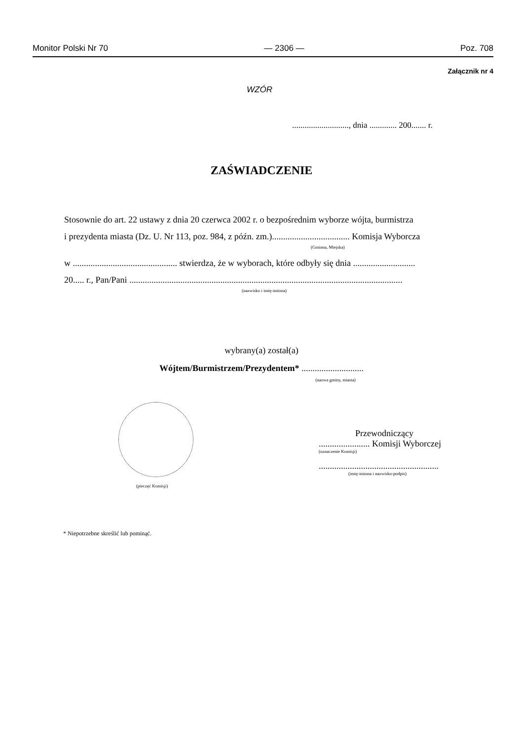Monitor Polski Nr 70 — 2306 — Poz. 708
Załącznik nr 4
WZÓR
..........................., dnia ............. 200....... r.
ZAŚWIADCZENIE
Stosownie do art. 22 ustawy z dnia 20 czerwca 2002 r. o bezpośrednim wyborze wójta, burmistrza
i prezydenta miasta (Dz. U. Nr 113, poz. 984, z późn. zm.)................................... Komisja Wyborcza
(Gminna, Miejska)
w ............................................... stwierdza, że w wyborach, które odbyły się dnia ............................
20..... r., Pan/Pani ...........................................................................................................................
(nazwisko i imię-imiona)
wybrany(a) został(a)
Wójtem/Burmistrzem/Prezydentem* ............................
(nazwa gminy, miasta)
(pieczęć Komisji)
Przewodniczący
....................... Komisji Wyborczej
(oznaczenie Komisji)
......................................................
(imię-imiona i nazwisko-podpis)
* Niepotrzebne skreślić lub pominąć.